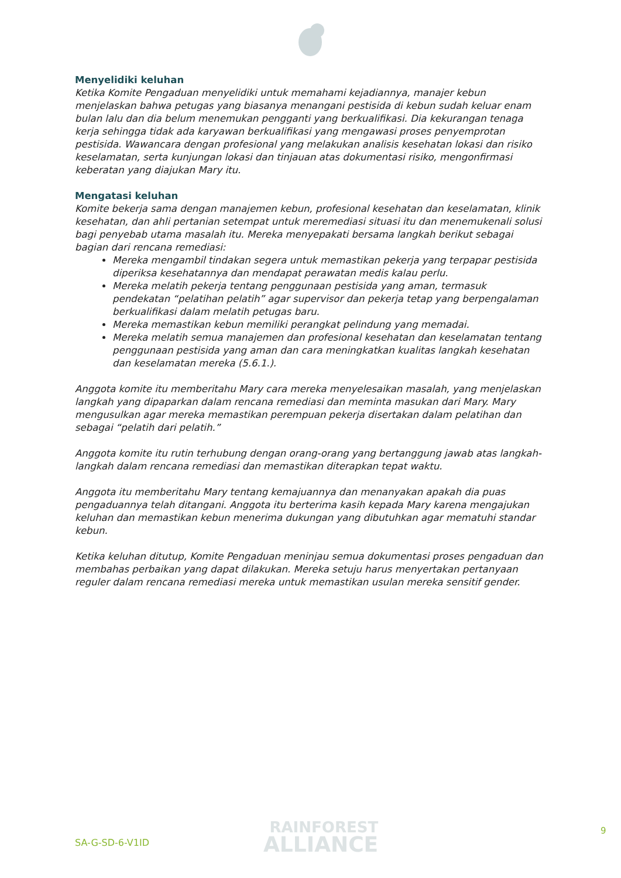Menyelidiki keluhan
Ketika Komite Pengaduan menyelidiki untuk memahami kejadiannya, manajer kebun menjelaskan bahwa petugas yang biasanya menangani pestisida di kebun sudah keluar enam bulan lalu dan dia belum menemukan pengganti yang berkualifikasi. Dia kekurangan tenaga kerja sehingga tidak ada karyawan berkualifikasi yang mengawasi proses penyemprotan pestisida. Wawancara dengan profesional yang melakukan analisis kesehatan lokasi dan risiko keselamatan, serta kunjungan lokasi dan tinjauan atas dokumentasi risiko, mengonfirmasi keberatan yang diajukan Mary itu.
Mengatasi keluhan
Komite bekerja sama dengan manajemen kebun, profesional kesehatan dan keselamatan, klinik kesehatan, dan ahli pertanian setempat untuk meremediasi situasi itu dan menemukenali solusi bagi penyebab utama masalah itu. Mereka menyepakati bersama langkah berikut sebagai bagian dari rencana remediasi:
Mereka mengambil tindakan segera untuk memastikan pekerja yang terpapar pestisida diperiksa kesehatannya dan mendapat perawatan medis kalau perlu.
Mereka melatih pekerja tentang penggunaan pestisida yang aman, termasuk pendekatan “pelatihan pelatih” agar supervisor dan pekerja tetap yang berpengalaman berkualifikasi dalam melatih petugas baru.
Mereka memastikan kebun memiliki perangkat pelindung yang memadai.
Mereka melatih semua manajemen dan profesional kesehatan dan keselamatan tentang penggunaan pestisida yang aman dan cara meningkatkan kualitas langkah kesehatan dan keselamatan mereka (5.6.1.).
Anggota komite itu memberitahu Mary cara mereka menyelesaikan masalah, yang menjelaskan langkah yang dipaparkan dalam rencana remediasi dan meminta masukan dari Mary. Mary mengusulkan agar mereka memastikan perempuan pekerja disertakan dalam pelatihan dan sebagai “pelatih dari pelatih.”
Anggota komite itu rutin terhubung dengan orang-orang yang bertanggung jawab atas langkah-langkah dalam rencana remediasi dan memastikan diterapkan tepat waktu.
Anggota itu memberitahu Mary tentang kemajuannya dan menanyakan apakah dia puas pengaduannya telah ditangani. Anggota itu berterima kasih kepada Mary karena mengajukan keluhan dan memastikan kebun menerima dukungan yang dibutuhkan agar mematuhi standar kebun.
Ketika keluhan ditutup, Komite Pengaduan meninjau semua dokumentasi proses pengaduan dan membahas perbaikan yang dapat dilakukan. Mereka setuju harus menyertakan pertanyaan reguler dalam rencana remediasi mereka untuk memastikan usulan mereka sensitif gender.
SA-G-SD-6-V1ID
RAINFOREST
ALLIANCE
9